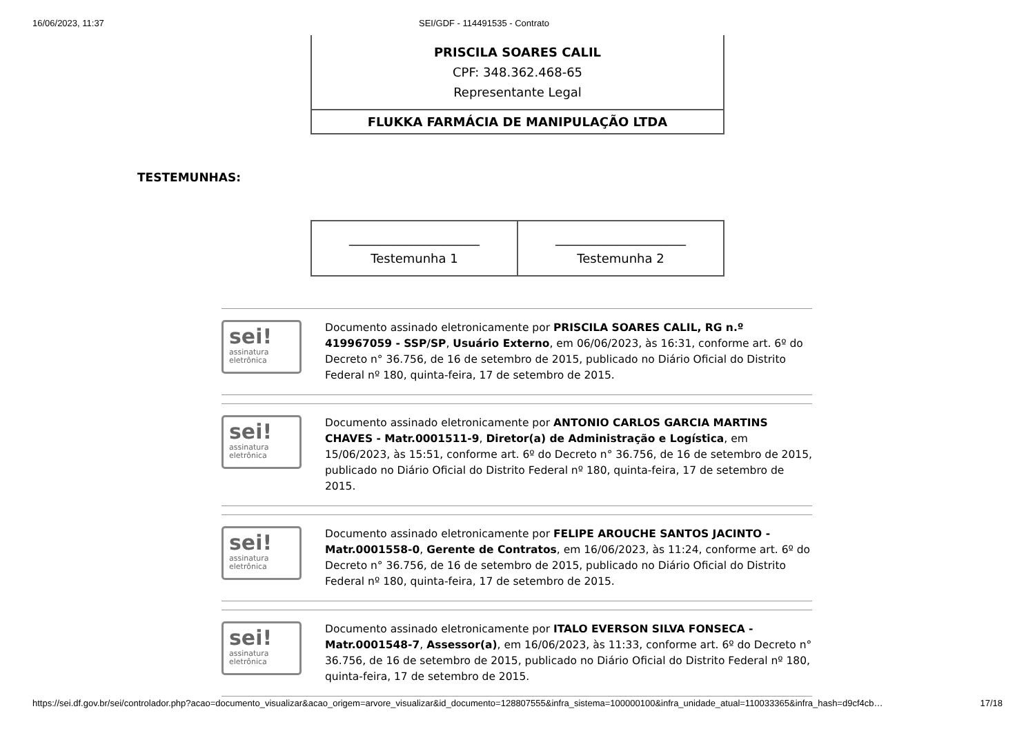16/06/2023, 11:37 SEI/GDF - 114491535 - Contrato
| PRISCILA SOARES CALIL CPF: 348.362.468-65 Representante Legal |
| FLUKKA FARMÁCIA DE MANIPULAÇÃO LTDA |
TESTEMUNHAS:
| _____________________ Testemunha 1 | _____________________ Testemunha 2 |
sei!
assinatura
eletrônica
Documento assinado eletronicamente por PRISCILA SOARES CALIL, RG n.º 419967059 - SSP/SP, Usuário Externo, em 06/06/2023, às 16:31, conforme art. 6º do Decreto n° 36.756, de 16 de setembro de 2015, publicado no Diário Oficial do Distrito Federal nº 180, quinta-feira, 17 de setembro de 2015.
sei!
assinatura
eletrônica
Documento assinado eletronicamente por ANTONIO CARLOS GARCIA MARTINS CHAVES - Matr.0001511-9, Diretor(a) de Administração e Logística, em 15/06/2023, às 15:51, conforme art. 6º do Decreto n° 36.756, de 16 de setembro de 2015, publicado no Diário Oficial do Distrito Federal nº 180, quinta-feira, 17 de setembro de 2015.
sei!
assinatura
eletrônica
Documento assinado eletronicamente por FELIPE AROUCHE SANTOS JACINTO - Matr.0001558-0, Gerente de Contratos, em 16/06/2023, às 11:24, conforme art. 6º do Decreto n° 36.756, de 16 de setembro de 2015, publicado no Diário Oficial do Distrito Federal nº 180, quinta-feira, 17 de setembro de 2015.
sei!
assinatura
eletrônica
Documento assinado eletronicamente por ITALO EVERSON SILVA FONSECA - Matr.0001548-7, Assessor(a), em 16/06/2023, às 11:33, conforme art. 6º do Decreto n° 36.756, de 16 de setembro de 2015, publicado no Diário Oficial do Distrito Federal nº 180, quinta-feira, 17 de setembro de 2015.
https://sei.df.gov.br/sei/controlador.php?acao=documento_visualizar&acao_origem=arvore_visualizar&id_documento=128807555&infra_sistema=100000100&infra_unidade_atual=110033365&infra_hash=d9cf4cb… 17/18